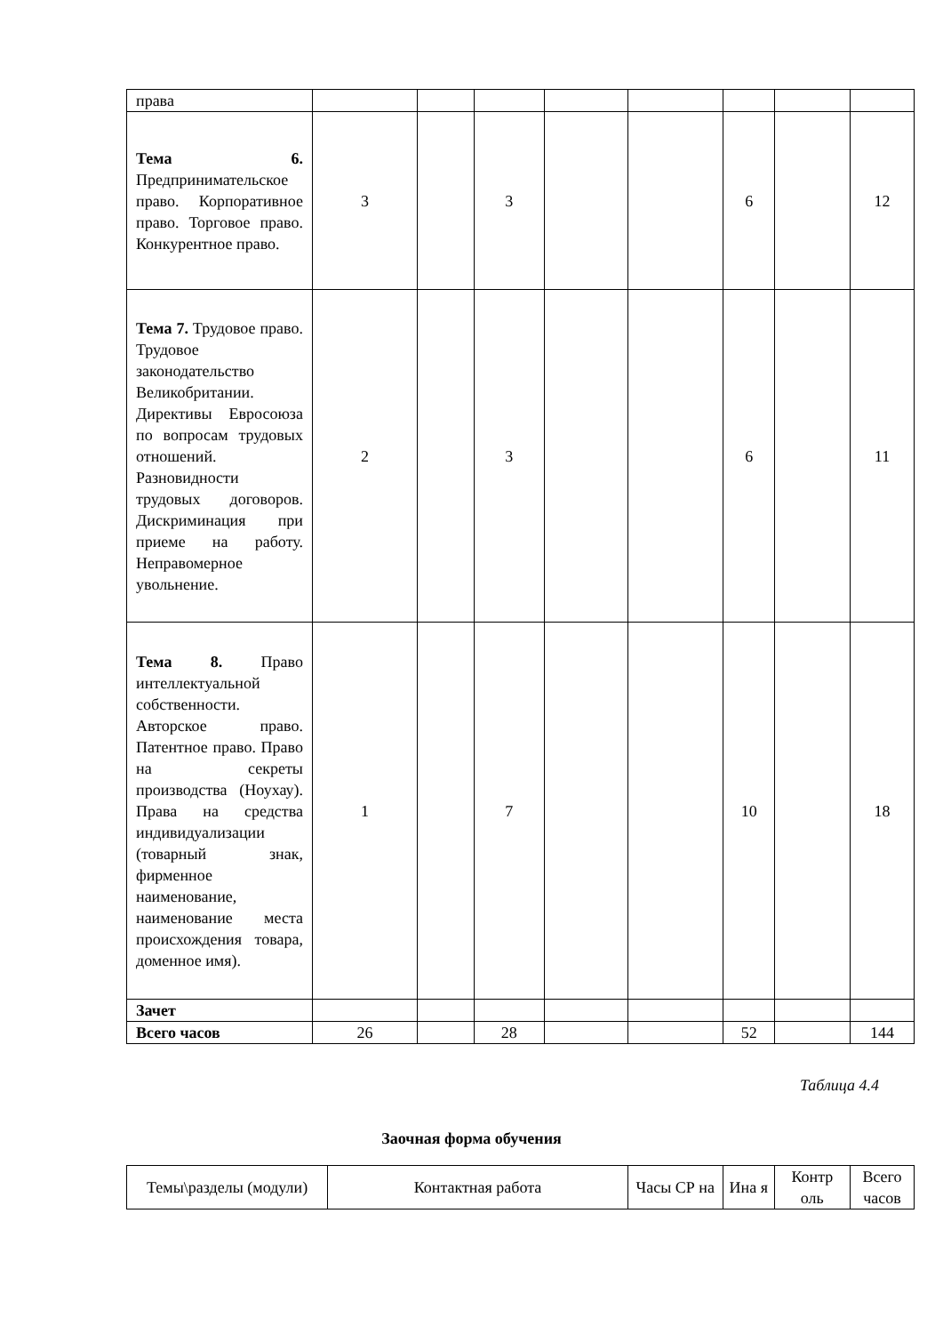| права | | | | | | | | |
| Тема 6. Предпринимательское право. Корпоративное право. Торговое право. Конкурентное право. | 3 | | 3 | | | 6 | | 12 |
| Тема 7. Трудовое право. Трудовое законодательство Великобритании. Директивы Евросоюза по вопросам трудовых отношений. Разновидности трудовых договоров. Дискриминация при приеме на работу. Неправомерное увольнение. | 2 | | 3 | | | 6 | | 11 |
| Тема 8. Право интеллектуальной собственности. Авторское право. Патентное право. Право на секреты производства (Ноухау). Права на средства индивидуализации (товарный знак, фирменное наименование, наименование места происхождения товара, доменное имя). | 1 | | 7 | | | 10 | | 18 |
| Зачет | | | | | | | | |
| Всего часов | 26 | | 28 | | | 52 | | 144 |
Таблица 4.4
Заочная форма обучения
| Темы\разделы (модули) | Контактная работа | Часы СР на | Ина я | Контр оль | Всего часов |